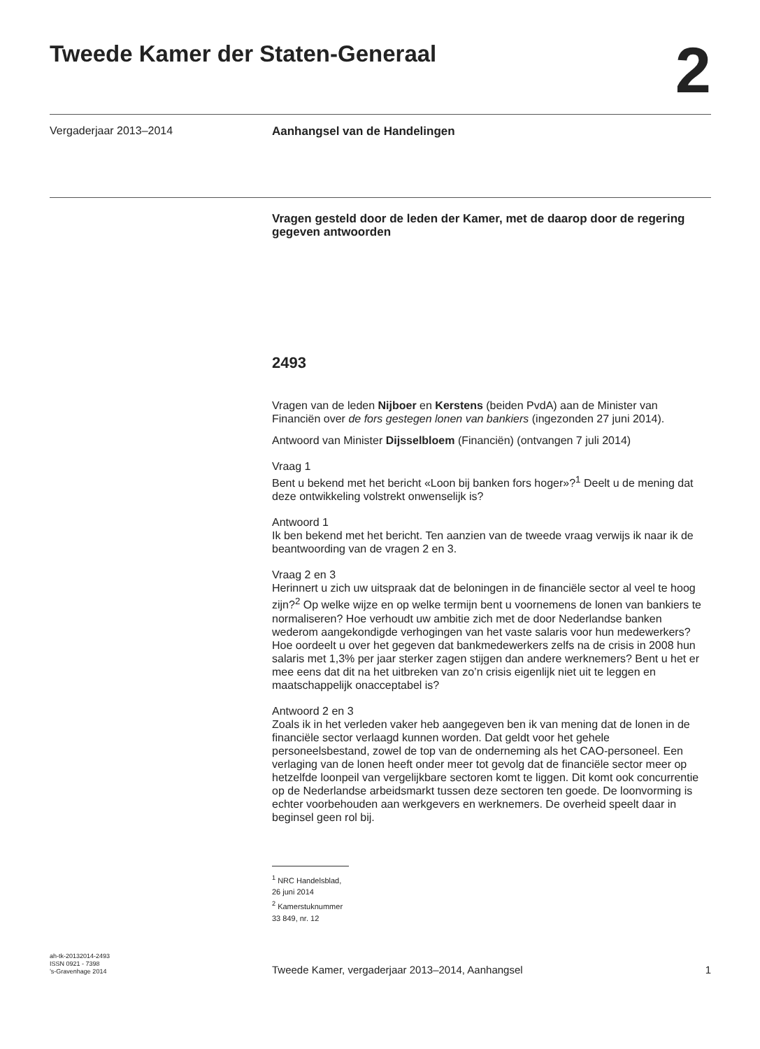Tweede Kamer der Staten-Generaal
2
Vergaderjaar 2013–2014
Aanhangsel van de Handelingen
Vragen gesteld door de leden der Kamer, met de daarop door de regering gegeven antwoorden
2493
Vragen van de leden Nijboer en Kerstens (beiden PvdA) aan de Minister van Financiën over de fors gestegen lonen van bankiers (ingezonden 27 juni 2014).
Antwoord van Minister Dijsselbloem (Financiën) (ontvangen 7 juli 2014)
Vraag 1
Bent u bekend met het bericht «Loon bij banken fors hoger»?<sup>1</sup> Deelt u de mening dat deze ontwikkeling volstrekt onwenselijk is?
Antwoord 1
Ik ben bekend met het bericht. Ten aanzien van de tweede vraag verwijs ik naar ik de beantwoording van de vragen 2 en 3.
Vraag 2 en 3
Herinnert u zich uw uitspraak dat de beloningen in de financiële sector al veel te hoog zijn?<sup>2</sup> Op welke wijze en op welke termijn bent u voornemens de lonen van bankiers te normaliseren? Hoe verhoudt uw ambitie zich met de door Nederlandse banken wederom aangekondigde verhogingen van het vaste salaris voor hun medewerkers?
Hoe oordeelt u over het gegeven dat bankmedewerkers zelfs na de crisis in 2008 hun salaris met 1,3% per jaar sterker zagen stijgen dan andere werknemers? Bent u het er mee eens dat dit na het uitbreken van zo’n crisis eigenlijk niet uit te leggen en maatschappelijk onacceptabel is?
Antwoord 2 en 3
Zoals ik in het verleden vaker heb aangegeven ben ik van mening dat de lonen in de financiële sector verlaagd kunnen worden. Dat geldt voor het gehele personeelsbestand, zowel de top van de onderneming als het CAO-personeel. Een verlaging van de lonen heeft onder meer tot gevolg dat de financiële sector meer op hetzelfde loonpeil van vergelijkbare sectoren komt te liggen. Dit komt ook concurrentie op de Nederlandse arbeidsmarkt tussen deze sectoren ten goede. De loonvorming is echter voorbehouden aan werkgevers en werknemers. De overheid speelt daar in beginsel geen rol bij.
<sup>1</sup> NRC Handelsblad, 26 juni 2014
<sup>2</sup> Kamerstuknummer 33 849, nr. 12
ah-tk-20132014-2493
ISSN 0921 - 7398
’s-Gravenhage 2014
Tweede Kamer, vergaderjaar 2013–2014, Aanhangsel
1